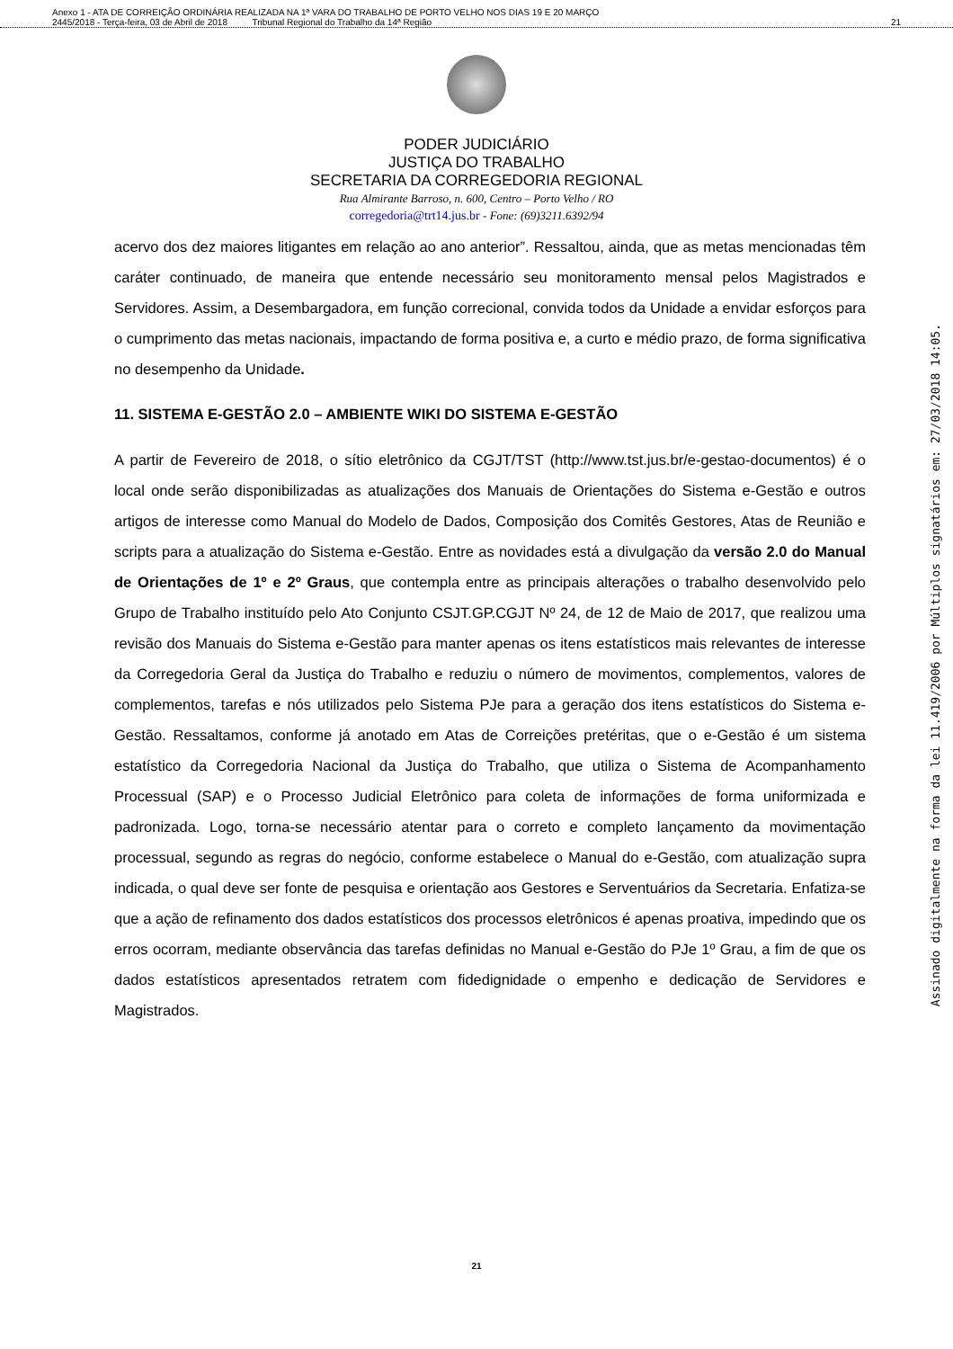Anexo 1 - ATA DE CORREIÇÃO ORDINÁRIA REALIZADA NA 1ª VARA DO TRABALHO DE PORTO VELHO NOS DIAS 19 E 20 MARÇO
2445/2018 - Terça-feira, 03 de Abril de 2018 Tribunal Regional do Trabalho da 14ª Região
21
PODER JUDICIÁRIO
JUSTIÇA DO TRABALHO
SECRETARIA DA CORREGEDORIA REGIONAL
Rua Almirante Barroso, n. 600, Centro – Porto Velho / RO
corregedoria@trt14.jus.br - Fone: (69)3211.6392/94
acervo dos dez maiores litigantes em relação ao ano anterior”. Ressaltou, ainda, que as metas mencionadas têm caráter continuado, de maneira que entende necessário seu monitoramento mensal pelos Magistrados e Servidores. Assim, a Desembargadora, em função correcional, convida todos da Unidade a envidar esforços para o cumprimento das metas nacionais, impactando de forma positiva e, a curto e médio prazo, de forma significativa no desempenho da Unidade.
11. SISTEMA E-GESTÃO 2.0 – AMBIENTE WIKI DO SISTEMA E-GESTÃO
A partir de Fevereiro de 2018, o sítio eletrônico da CGJT/TST (http://www.tst.jus.br/e-gestao-documentos) é o local onde serão disponibilizadas as atualizações dos Manuais de Orientações do Sistema e-Gestão e outros artigos de interesse como Manual do Modelo de Dados, Composição dos Comitês Gestores, Atas de Reunião e scripts para a atualização do Sistema e-Gestão. Entre as novidades está a divulgação da versão 2.0 do Manual de Orientações de 1º e 2º Graus, que contempla entre as principais alterações o trabalho desenvolvido pelo Grupo de Trabalho instituído pelo Ato Conjunto CSJT.GP.CGJT Nº 24, de 12 de Maio de 2017, que realizou uma revisão dos Manuais do Sistema e-Gestão para manter apenas os itens estatísticos mais relevantes de interesse da Corregedoria Geral da Justiça do Trabalho e reduziu o número de movimentos, complementos, valores de complementos, tarefas e nós utilizados pelo Sistema PJe para a geração dos itens estatísticos do Sistema e-Gestão. Ressaltamos, conforme já anotado em Atas de Correições pretéritas, que o e-Gestão é um sistema estatístico da Corregedoria Nacional da Justiça do Trabalho, que utiliza o Sistema de Acompanhamento Processual (SAP) e o Processo Judicial Eletrônico para coleta de informações de forma uniformizada e padronizada. Logo, torna-se necessário atentar para o correto e completo lançamento da movimentação processual, segundo as regras do negócio, conforme estabelece o Manual do e-Gestão, com atualização supra indicada, o qual deve ser fonte de pesquisa e orientação aos Gestores e Serventuários da Secretaria. Enfatiza-se que a ação de refinamento dos dados estatísticos dos processos eletrônicos é apenas proativa, impedindo que os erros ocorram, mediante observância das tarefas definidas no Manual e-Gestão do PJe 1º Grau, a fim de que os dados estatísticos apresentados retratem com fidedignidade o empenho e dedicação de Servidores e Magistrados.
Assinado digitalmente na forma da lei 11.419/2006 por Múltiplos signatários em: 27/03/2018 14:05.
21